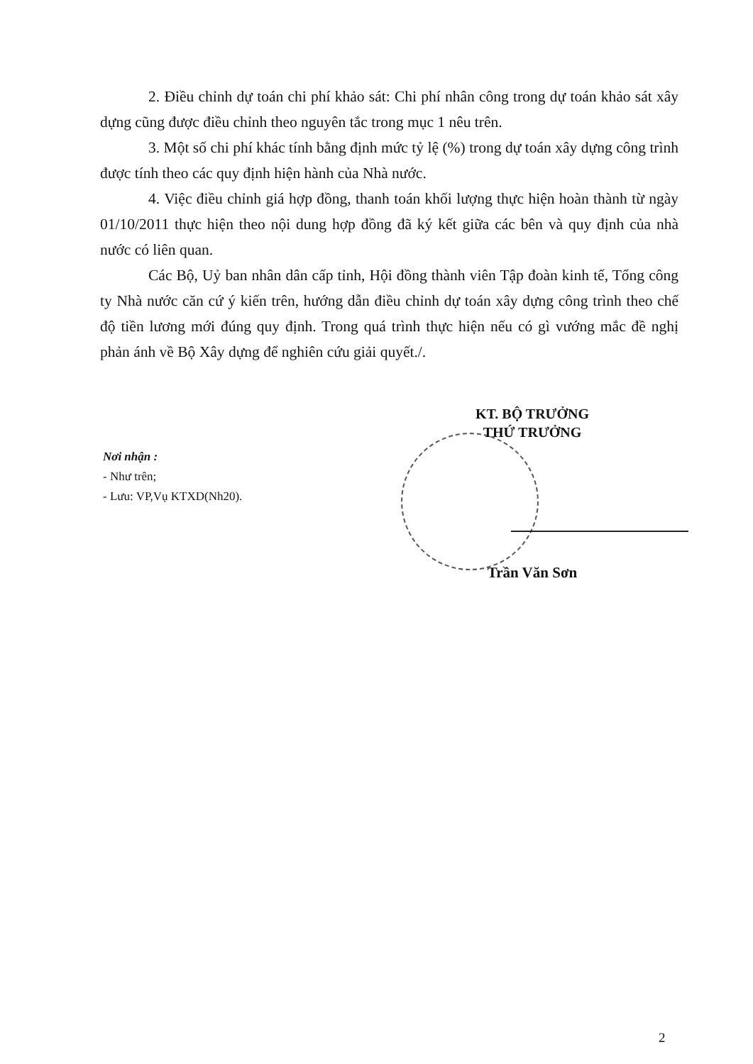2. Điều chỉnh dự toán chi phí khảo sát: Chi phí nhân công trong dự toán khảo sát xây dựng cũng được điều chỉnh theo nguyên tắc trong mục 1 nêu trên.
3. Một số chi phí khác tính bằng định mức tỷ lệ (%) trong dự toán xây dựng công trình được tính theo các quy định hiện hành của Nhà nước.
4. Việc điều chỉnh giá hợp đồng, thanh toán khối lượng thực hiện hoàn thành từ ngày 01/10/2011 thực hiện theo nội dung hợp đồng đã ký kết giữa các bên và quy định của nhà nước có liên quan.
Các Bộ, Uỷ ban nhân dân cấp tỉnh, Hội đồng thành viên Tập đoàn kinh tế, Tổng công ty Nhà nước căn cứ ý kiến trên, hướng dẫn điều chỉnh dự toán xây dựng công trình theo chế độ tiền lương mới đúng quy định. Trong quá trình thực hiện nếu có gì vướng mắc đề nghị phản ánh về Bộ Xây dựng để nghiên cứu giải quyết./.
KT. BỘ TRƯỞNG
THỨ TRƯỞNG
Nơi nhận :
- Như trên;
- Lưu: VP,Vụ KTXD(Nh20).
Trần Văn Sơn
2